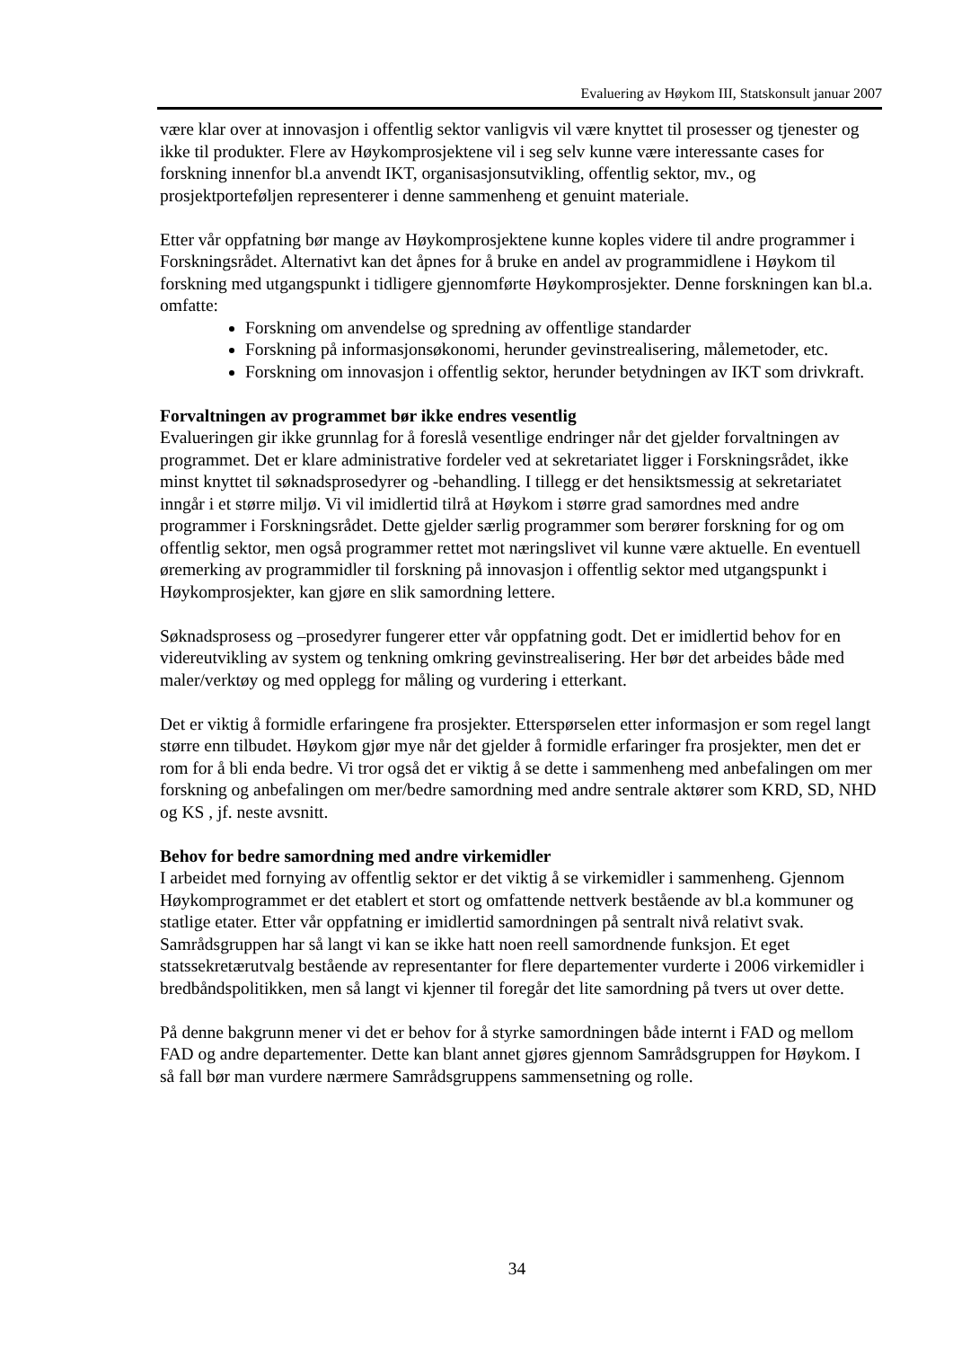Evaluering av Høykom III, Statskonsult januar 2007
være klar over at innovasjon i offentlig sektor vanligvis vil være knyttet til prosesser og tjenester og ikke til produkter. Flere av Høykomprosjektene vil i seg selv kunne være interessante cases for forskning innenfor bl.a anvendt IKT, organisasjonsutvikling, offentlig sektor, mv., og prosjektporteføljen representerer i denne sammenheng et genuint materiale.
Etter vår oppfatning bør mange av Høykomprosjektene kunne koples videre til andre programmer i Forskningsrådet. Alternativt kan det åpnes for å bruke en andel av programmidlene i Høykom til forskning med utgangspunkt i tidligere gjennomførte Høykomprosjekter. Denne forskningen kan bl.a. omfatte:
Forskning om anvendelse og spredning av offentlige standarder
Forskning på informasjonsøkonomi, herunder gevinstrealisering, målemetoder, etc.
Forskning om innovasjon i offentlig sektor, herunder betydningen av IKT som drivkraft.
Forvaltningen av programmet bør ikke endres vesentlig
Evalueringen gir ikke grunnlag for å foreslå vesentlige endringer når det gjelder forvaltningen av programmet. Det er klare administrative fordeler ved at sekretariatet ligger i Forskningsrådet, ikke minst knyttet til søknadsprosedyrer og -behandling. I tillegg er det hensiktsmessig at sekretariatet inngår i et større miljø. Vi vil imidlertid tilrå at Høykom i større grad samordnes med andre programmer i Forskningsrådet. Dette gjelder særlig programmer som berører forskning for og om offentlig sektor, men også programmer rettet mot næringslivet vil kunne være aktuelle. En eventuell øremerking av programmidler til forskning på innovasjon i offentlig sektor med utgangspunkt i Høykomprosjekter, kan gjøre en slik samordning lettere.
Søknadsprosess og –prosedyrer fungerer etter vår oppfatning godt. Det er imidlertid behov for en videreutvikling av system og tenkning omkring gevinstrealisering. Her bør det arbeides både med maler/verktøy og med opplegg for måling og vurdering i etterkant.
Det er viktig å formidle erfaringene fra prosjekter. Etterspørselen etter informasjon er som regel langt større enn tilbudet. Høykom gjør mye når det gjelder å formidle erfaringer fra prosjekter, men det er rom for å bli enda bedre. Vi tror også det er viktig å se dette i sammenheng med anbefalingen om mer forskning og anbefalingen om mer/bedre samordning med andre sentrale aktører som KRD, SD, NHD og KS , jf. neste avsnitt.
Behov for bedre samordning med andre virkemidler
I arbeidet med fornying av offentlig sektor er det viktig å se virkemidler i sammenheng. Gjennom Høykomprogrammet er det etablert et stort og omfattende nettverk bestående av bl.a kommuner og statlige etater. Etter vår oppfatning er imidlertid samordningen på sentralt nivå relativt svak. Samrådsgruppen har så langt vi kan se ikke hatt noen reell samordnende funksjon. Et eget statssekretærutvalg bestående av representanter for flere departementer vurderte i 2006 virkemidler i bredbåndspolitikken, men så langt vi kjenner til foregår det lite samordning på tvers ut over dette.
På denne bakgrunn mener vi det er behov for å styrke samordningen både internt i FAD og mellom FAD og andre departementer. Dette kan blant annet gjøres gjennom Samrådsgruppen for Høykom. I så fall bør man vurdere nærmere Samrådsgruppens sammensetning og rolle.
34